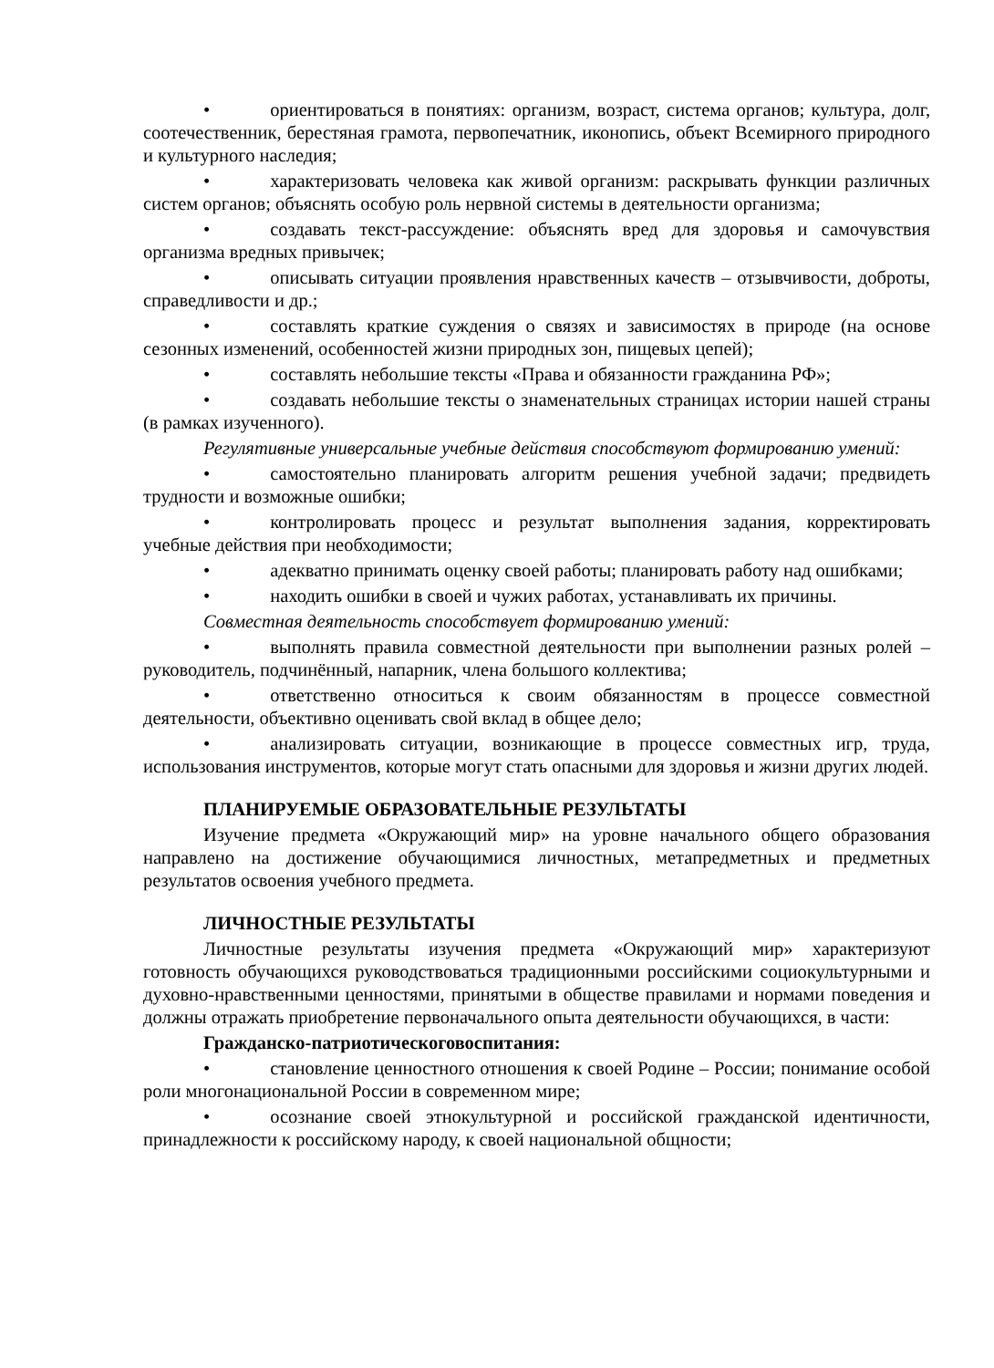• ориентироваться в понятиях: организм, возраст, система органов; культура, долг, соотечественник, берестяная грамота, первопечатник, иконопись, объект Всемирного природного и культурного наследия;
• характеризовать человека как живой организм: раскрывать функции различных систем органов; объяснять особую роль нервной системы в деятельности организма;
• создавать текст-рассуждение: объяснять вред для здоровья и самочувствия организма вредных привычек;
• описывать ситуации проявления нравственных качеств – отзывчивости, доброты, справедливости и др.;
• составлять краткие суждения о связях и зависимостях в природе (на основе сезонных изменений, особенностей жизни природных зон, пищевых цепей);
• составлять небольшие тексты «Права и обязанности гражданина РФ»;
• создавать небольшие тексты о знаменательных страницах истории нашей страны (в рамках изученного).
Регулятивные универсальные учебные действия способствуют формированию умений:
• самостоятельно планировать алгоритм решения учебной задачи; предвидеть трудности и возможные ошибки;
• контролировать процесс и результат выполнения задания, корректировать учебные действия при необходимости;
• адекватно принимать оценку своей работы; планировать работу над ошибками;
• находить ошибки в своей и чужих работах, устанавливать их причины.
Совместная деятельность способствует формированию умений:
• выполнять правила совместной деятельности при выполнении разных ролей – руководитель, подчинённый, напарник, члена большого коллектива;
• ответственно относиться к своим обязанностям в процессе совместной деятельности, объективно оценивать свой вклад в общее дело;
• анализировать ситуации, возникающие в процессе совместных игр, труда, использования инструментов, которые могут стать опасными для здоровья и жизни других людей.
ПЛАНИРУЕМЫЕ ОБРАЗОВАТЕЛЬНЫЕ РЕЗУЛЬТАТЫ
Изучение предмета «Окружающий мир» на уровне начального общего образования направлено на достижение обучающимися личностных, метапредметных и предметных результатов освоения учебного предмета.
ЛИЧНОСТНЫЕ РЕЗУЛЬТАТЫ
Личностные результаты изучения предмета «Окружающий мир» характеризуют готовность обучающихся руководствоваться традиционными российскими социокультурными и духовно-нравственными ценностями, принятыми в обществе правилами и нормами поведения и должны отражать приобретение первоначального опыта деятельности обучающихся, в части:
Гражданско-патриотическоговоспитания:
• становление ценностного отношения к своей Родине – России; понимание особой роли многонациональной России в современном мире;
• осознание своей этнокультурной и российской гражданской идентичности, принадлежности к российскому народу, к своей национальной общности;